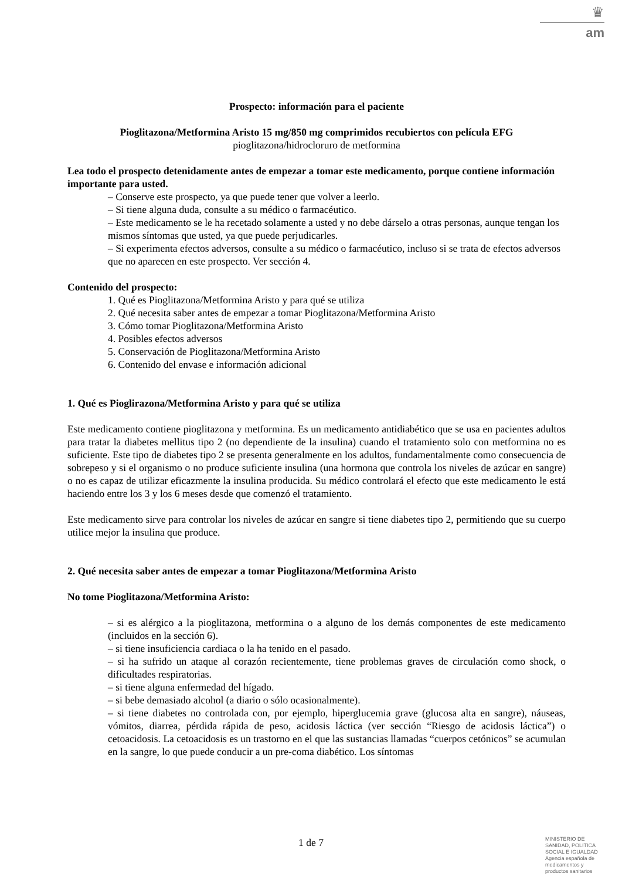♛
am
Prospecto: información para el paciente
Pioglitazona/Metformina Aristo 15 mg/850 mg comprimidos recubiertos con película EFG
pioglitazona/hidrocloruro de metformina
Lea todo el prospecto detenidamente antes de empezar a tomar este medicamento, porque contiene información importante para usted.
– Conserve este prospecto, ya que puede tener que volver a leerlo.
– Si tiene alguna duda, consulte a su médico o farmacéutico.
– Este medicamento se le ha recetado solamente a usted y no debe dárselo a otras personas, aunque tengan los mismos síntomas que usted, ya que puede perjudicarles.
– Si experimenta efectos adversos, consulte a su médico o farmacéutico, incluso si se trata de efectos adversos que no aparecen en este prospecto. Ver sección 4.
Contenido del prospecto:
1. Qué es Pioglitazona/Metformina Aristo y para qué se utiliza
2. Qué necesita saber antes de empezar a tomar Pioglitazona/Metformina Aristo
3. Cómo tomar Pioglitazona/Metformina Aristo
4. Posibles efectos adversos
5. Conservación de Pioglitazona/Metformina Aristo
6. Contenido del envase e información adicional
1. Qué es Pioglirazona/Metformina Aristo y para qué se utiliza
Este medicamento contiene pioglitazona y metformina. Es un medicamento antidiabético que se usa en pacientes adultos para tratar la diabetes mellitus tipo 2 (no dependiente de la insulina) cuando el tratamiento solo con metformina no es suficiente. Este tipo de diabetes tipo 2 se presenta generalmente en los adultos, fundamentalmente como consecuencia de sobrepeso y si el organismo o no produce suficiente insulina (una hormona que controla los niveles de azúcar en sangre) o no es capaz de utilizar eficazmente la insulina producida. Su médico controlará el efecto que este medicamento le está haciendo entre los 3 y los 6 meses desde que comenzó el tratamiento.
Este medicamento sirve para controlar los niveles de azúcar en sangre si tiene diabetes tipo 2, permitiendo que su cuerpo utilice mejor la insulina que produce.
2. Qué necesita saber antes de empezar a tomar Pioglitazona/Metformina Aristo
No tome Pioglitazona/Metformina Aristo:
– si es alérgico a la pioglitazona, metformina o a alguno de los demás componentes de este medicamento (incluidos en la sección 6).
– si tiene insuficiencia cardiaca o la ha tenido en el pasado.
– si ha sufrido un ataque al corazón recientemente, tiene problemas graves de circulación como shock, o dificultades respiratorias.
– si tiene alguna enfermedad del hígado.
– si bebe demasiado alcohol (a diario o sólo ocasionalmente).
– si tiene diabetes no controlada con, por ejemplo, hiperglucemia grave (glucosa alta en sangre), náuseas, vómitos, diarrea, pérdida rápida de peso, acidosis láctica (ver sección “Riesgo de acidosis láctica”) o cetoacidosis. La cetoacidosis es un trastorno en el que las sustancias llamadas “cuerpos cetónicos” se acumulan en la sangre, lo que puede conducir a un pre-coma diabético. Los síntomas
1 de 7
MINISTERIO DE
SANIDAD, POLITICA
SOCIAL E IGUALDAD
Agencia española de
medicamentos y
productos sanitarios